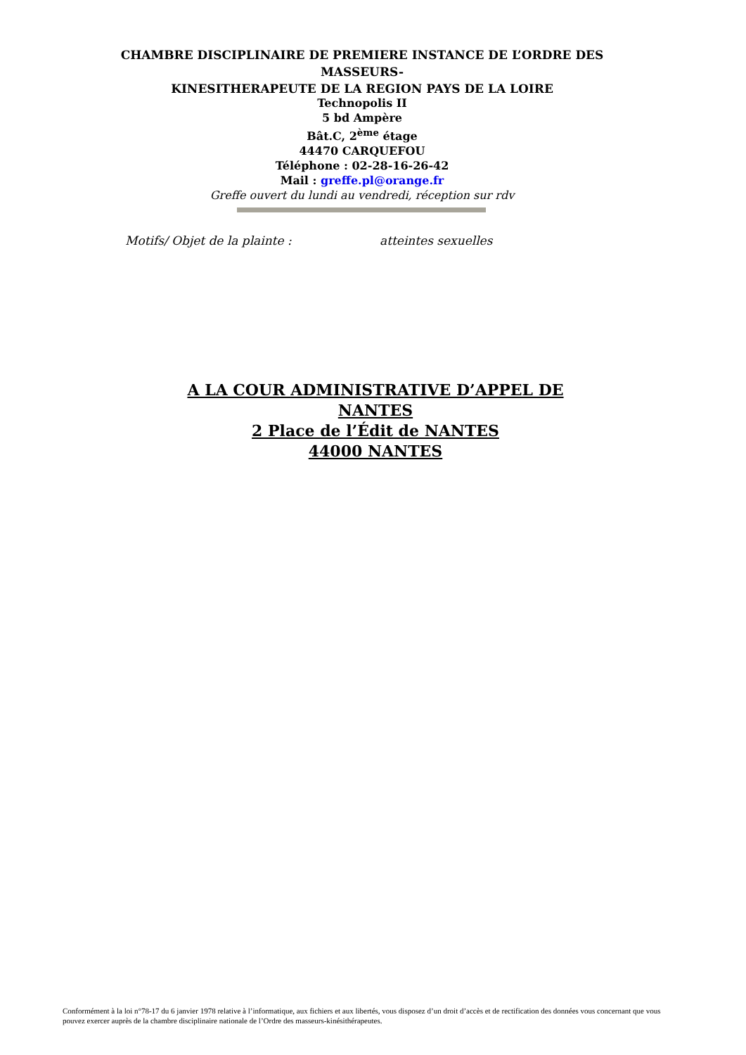CHAMBRE DISCIPLINAIRE DE PREMIERE INSTANCE DE L’ORDRE DES MASSEURS-
KINESITHERAPEUTE DE LA REGION PAYS DE LA LOIRE
Technopolis II
5 bd Ampère
Bât.C, 2<sup>ème</sup> étage
44470 CARQUEFOU
Téléphone : 02-28-16-26-42
Mail : greffe.pl@orange.fr
Greffe ouvert du lundi au vendredi, réception sur rdv
Motifs/ Objet de la plainte : atteintes sexuelles
A LA COUR ADMINISTRATIVE D’APPEL DE
NANTES
2 Place de l’Édit de NANTES
44000 NANTES
Conformément à la loi n°78-17 du 6 janvier 1978 relative à l’informatique, aux fichiers et aux libertés, vous disposez d’un droit d’accès et de rectification des données vous concernant que vous pouvez exercer auprès de la chambre disciplinaire nationale de l’Ordre des masseurs-kinésithérapeutes.